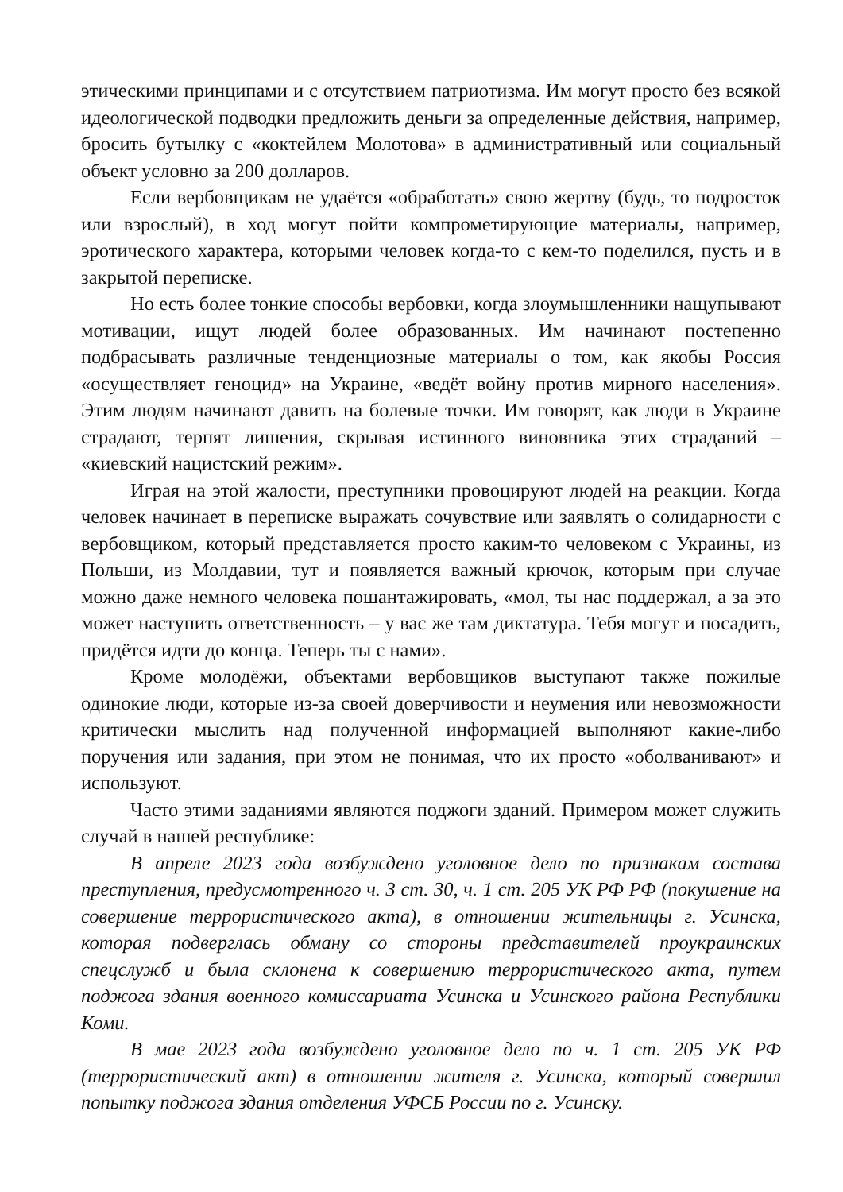этическими принципами и с отсутствием патриотизма. Им могут просто без всякой идеологической подводки предложить деньги за определенные действия, например, бросить бутылку с «коктейлем Молотова» в административный или социальный объект условно за 200 долларов.
Если вербовщикам не удаётся «обработать» свою жертву (будь, то подросток или взрослый), в ход могут пойти компрометирующие материалы, например, эротического характера, которыми человек когда-то с кем-то поделился, пусть и в закрытой переписке.
Но есть более тонкие способы вербовки, когда злоумышленники нащупывают мотивации, ищут людей более образованных. Им начинают постепенно подбрасывать различные тенденциозные материалы о том, как якобы Россия «осуществляет геноцид» на Украине, «ведёт войну против мирного населения». Этим людям начинают давить на болевые точки. Им говорят, как люди в Украине страдают, терпят лишения, скрывая истинного виновника этих страданий – «киевский нацистский режим».
Играя на этой жалости, преступники провоцируют людей на реакции. Когда человек начинает в переписке выражать сочувствие или заявлять о солидарности с вербовщиком, который представляется просто каким-то человеком с Украины, из Польши, из Молдавии, тут и появляется важный крючок, которым при случае можно даже немного человека пошантажировать, «мол, ты нас поддержал, а за это может наступить ответственность – у вас же там диктатура. Тебя могут и посадить, придётся идти до конца. Теперь ты с нами».
Кроме молодёжи, объектами вербовщиков выступают также пожилые одинокие люди, которые из-за своей доверчивости и неумения или невозможности критически мыслить над полученной информацией выполняют какие-либо поручения или задания, при этом не понимая, что их просто «оболванивают» и используют.
Часто этими заданиями являются поджоги зданий. Примером может служить случай в нашей республике:
В апреле 2023 года возбуждено уголовное дело по признакам состава преступления, предусмотренного ч. 3 ст. 30, ч. 1 ст. 205 УК РФ РФ (покушение на совершение террористического акта), в отношении жительницы г. Усинска, которая подверглась обману со стороны представителей проукраинских спецслужб и была склонена к совершению террористического акта, путем поджога здания военного комиссариата Усинска и Усинского района Республики Коми.
В мае 2023 года возбуждено уголовное дело по ч. 1 ст. 205 УК РФ (террористический акт) в отношении жителя г. Усинска, который совершил попытку поджога здания отделения УФСБ России по г. Усинску.